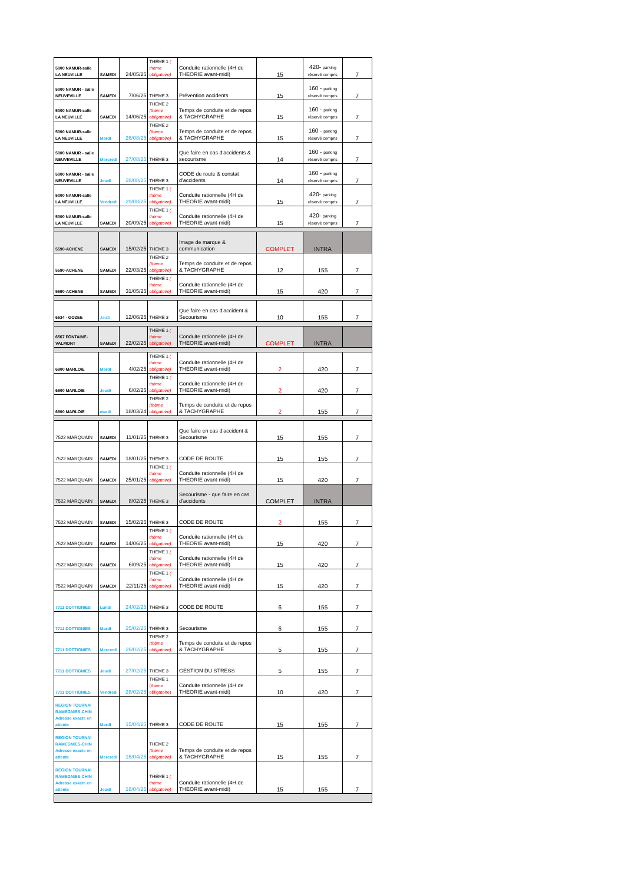| 5000 NAMUR-salle LA NEUVILLE | SAMEDI | 24/05/25 | THEME 1 ( thème obligatoire) | Conduite rationnelle (4H de THEORIE avant-midi) | 15 | 420- parking réservé compris | 7 |
| 5000 NAMUR - salle NEUVEVILLE | SAMEDI | 7/06/25 | THEME 3 | Prévention accidents | 15 | 160 - parking réservé compris | 7 |
| 5000 NAMUR-salle LA NEUVILLE | SAMEDI | 14/06/25 | THEME 2 (thème obligatoire) | Temps de conduite et de repos & TACHYGRAPHE | 15 | 160 - parking réservé compris | 7 |
| 5000 NAMUR-salle LA NEUVILLE | Mardi | 26/08/25 | THEME 2 (thème obligatoire) | Temps de conduite et de repos & TACHYGRAPHE | 15 | 160 - parking réservé compris | 7 |
| 5000 NAMUR - salle NEUVEVILLE | Mercredi | 27/08/25 | THEME 3 | Que faire en cas d'accidents & secourisme | 14 | 160 - parking réservé compris | 7 |
| 5000 NAMUR - salle NEUVEVILLE | Jeudi | 28/08/25 | THEME 3 | CODE de route & constat d'accidents | 14 | 160 - parking réservé compris | 7 |
| 5000 NAMUR-salle LA NEUVILLE | Vendredi | 29/08/25 | THEME 1 ( thème obligatoire) | Conduite rationnelle (4H de THEORIE avant-midi) | 15 | 420- parking réservé compris | 7 |
| 5000 NAMUR-salle LA NEUVILLE | SAMEDI | 20/09/25 | THEME 1 ( thème obligatoire) | Conduite rationnelle (4H de THEORIE avant-midi) | 15 | 420- parking réservé compris | 7 |
| 5590-ACHENE | SAMEDI | 15/02/25 | THEME 3 | Image de marque & communication | COMPLET | INTRA | |
| 5590-ACHENE | SAMEDI | 22/03/25 | THEME 2 (thème obligatoire) | Temps de conduite et de repos & TACHYGRAPHE | 12 | 155 | 7 |
| 5590-ACHENE | SAMEDI | 31/05/25 | THEME 1 ( thème obligatoire) | Conduite rationnelle (4H de THEORIE avant-midi) | 15 | 420 | 7 |
| 6534 - GOZEE | Jeudi | 12/06/25 | THEME 3 | Que faire en cas d'accident & Secourisme | 10 | 155 | 7 |
| 6567 FONTAINE-VALMONT | SAMEDI | 22/02/25 | THEME 1 ( thème obligatoire) | Conduite rationnelle (4H de THEORIE avant-midi) | COMPLET | INTRA | |
| 6900 MARLOIE | Mardi | 4/02/25 | THEME 1 ( thème obligatoire) | Conduite rationnelle (4H de THEORIE avant-midi) | 2 | 420 | 7 |
| 6900 MARLOIE | Jeudi | 6/02/25 | THEME 1 ( thème obligatoire) | Conduite rationnelle (4H de THEORIE avant-midi) | 2 | 420 | 7 |
| 6900 MARLOIE | mardi | 18/03/24 | THEME 2 (thème obligatoire) | Temps de conduite et de repos & TACHYGRAPHE | 2 | 155 | 7 |
| 7522 MARQUAIN | SAMEDI | 11/01/25 | THEME 3 | Que faire en cas d'accident & Secourisme | 15 | 155 | 7 |
| 7522 MARQUAIN | SAMEDI | 18/01/25 | THEME 3 | CODE DE ROUTE | 15 | 155 | 7 |
| 7522 MARQUAIN | SAMEDI | 25/01/25 | THEME 1 ( thème obligatoire) | Conduite rationnelle (4H de THEORIE avant-midi) | 15 | 420 | 7 |
| 7522 MARQUAIN | SAMEDI | 8/02/25 | THEME 3 | Secourisme - que faire en cas d'accidents | COMPLET | INTRA | |
| 7522 MARQUAIN | SAMEDI | 15/02/25 | THEME 3 | CODE DE ROUTE | 2 | 155 | 7 |
| 7522 MARQUAIN | SAMEDI | 14/06/25 | THEME 1 ( thème obligatoire) | Conduite rationnelle (4H de THEORIE avant-midi) | 15 | 420 | 7 |
| 7522 MARQUAIN | SAMEDI | 6/09/25 | THEME 1 ( thème obligatoire) | Conduite rationnelle (4H de THEORIE avant-midi) | 15 | 420 | 7 |
| 7522 MARQUAIN | SAMEDI | 22/11/25 | THEME 1 ( thème obligatoire) | Conduite rationnelle (4H de THEORIE avant-midi) | 15 | 420 | 7 |
| 7711 DOTTIGNIES | Lundi | 24/02/25 | THEME 3 | CODE DE ROUTE | 6 | 155 | 7 |
| 7711 DOTTIGNIES | Mardi | 25/02/25 | THEME 3 | Secourisme | 6 | 155 | 7 |
| 7711 DOTTIGNIES | Mercredi | 26/02/25 | THEME 2 (thème obligatoire) | Temps de conduite et de repos & TACHYGRAPHE | 5 | 155 | 7 |
| 7711 DOTTIGNIES | Jeudi | 27/02/25 | THEME 3 | GESTION DU STRESS | 5 | 155 | 7 |
| 7711 DOTTIGNIES | Vendredi | 28/02/25 | THEME 1 (thème obligatoire) | Conduite rationnelle (4H de THEORIE avant-midi) | 10 | 420 | 7 |
| REGION TOURNAI RAMEGNIES-CHIN Adresse exacte en attente | Mardi | 15/04/25 | THEME 3 | CODE DE ROUTE | 15 | 155 | 7 |
| REGION TOURNAI RAMEGNIES-CHIN Adresse exacte en attente | Mercredi | 16/04/25 | THEME 2 (thème obligatoire) | Temps de conduite et de repos & TACHYGRAPHE | 15 | 155 | 7 |
| REGION TOURNAI RAMEGNIES-CHIN Adresse exacte en attente | Jeudi | 18/04/25 | THEME 1 ( thème obligatoire) | Conduite rationnelle (4H de THEORIE avant-midi) | 15 | 155 | 7 |